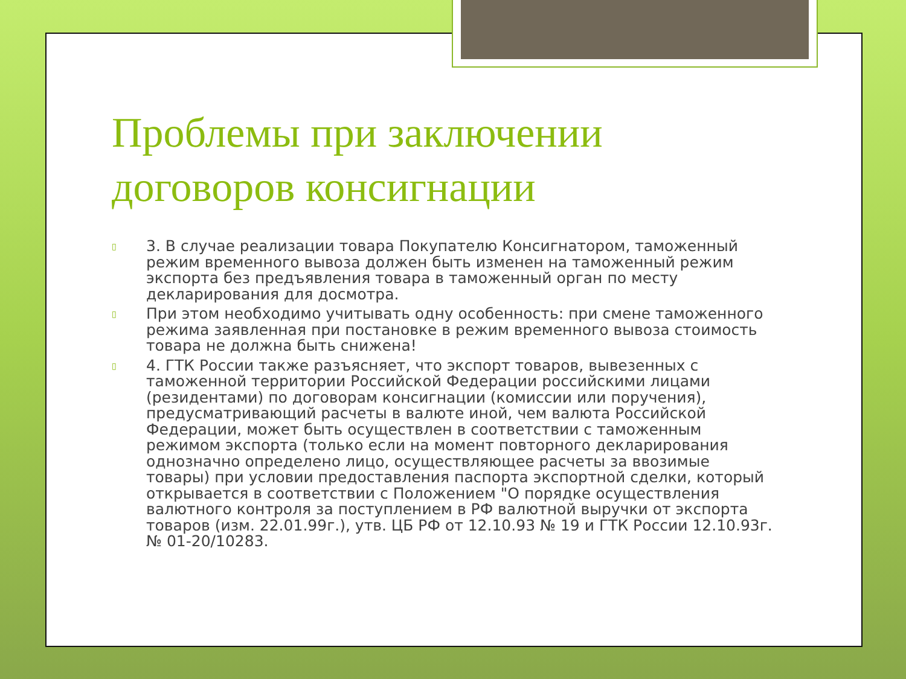Проблемы при заключении договоров консигнации
▯ 3. В случае реализации товара Покупателю Консигнатором, таможенный режим временного вывоза должен быть изменен на таможенный режим экспорта без предъявления товара в таможенный орган по месту декларирования для досмотра.
▯ При этом необходимо учитывать одну особенность: при смене таможенного режима заявленная при постановке в режим временного вывоза стоимость товара не должна быть снижена!
▯ 4. ГТК России также разъясняет, что экспорт товаров, вывезенных с таможенной территории Российской Федерации российскими лицами (резидентами) по договорам консигнации (комиссии или поручения), предусматривающий расчеты в валюте иной, чем валюта Российской Федерации, может быть осуществлен в соответствии с таможенным режимом экспорта (только если на момент повторного декларирования однозначно определено лицо, осуществляющее расчеты за ввозимые товары) при условии предоставления паспорта экспортной сделки, который открывается в соответствии с Положением "О порядке осуществления валютного контроля за поступлением в РФ валютной выручки от экспорта товаров (изм. 22.01.99г.), утв. ЦБ РФ от 12.10.93 № 19 и ГТК России 12.10.93г. № 01-20/10283.